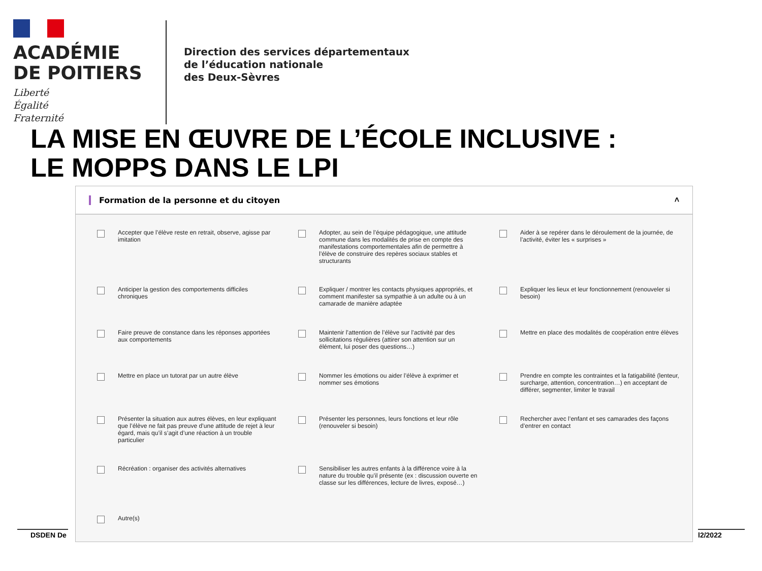ACADÉMIE
DE POITIERS
Liberté
Égalité
Fraternité
Direction des services départementaux
de l’éducation nationale
des Deux-Sèvres
LA MISE EN ŒUVRE DE L’ÉCOLE INCLUSIVE :
LE MOPPS DANS LE LPI
DSDEN De l2/2022
Formation de la personne et du citoyen ˄
Accepter que l’élève reste en retrait, observe, agisse par imitation
Adopter, au sein de l’équipe pédagogique, une attitude commune dans les modalités de prise en compte des manifestations comportementales afin de permettre à l’élève de construire des repères sociaux stables et structurants
Aider à se repérer dans le déroulement de la journée, de l’activité, éviter les « surprises »
Anticiper la gestion des comportements difficiles chroniques
Expliquer / montrer les contacts physiques appropriés, et comment manifester sa sympathie à un adulte ou à un camarade de manière adaptée
Expliquer les lieux et leur fonctionnement (renouveler si besoin)
Faire preuve de constance dans les réponses apportées aux comportements
Maintenir l’attention de l’élève sur l’activité par des sollicitations régulières (attirer son attention sur un élément, lui poser des questions…)
Mettre en place des modalités de coopération entre élèves
Mettre en place un tutorat par un autre élève
Nommer les émotions ou aider l’élève à exprimer et nommer ses émotions
Prendre en compte les contraintes et la fatigabilité (lenteur, surcharge, attention, concentration…) en acceptant de différer, segmenter, limiter le travail
Présenter la situation aux autres élèves, en leur expliquant que l’élève ne fait pas preuve d’une attitude de rejet à leur égard, mais qu’il s’agit d’une réaction à un trouble particulier
Présenter les personnes, leurs fonctions et leur rôle (renouveler si besoin)
Rechercher avec l’enfant et ses camarades des façons d’entrer en contact
Récréation : organiser des activités alternatives
Sensibiliser les autres enfants à la différence voire à la nature du trouble qu’il présente (ex : discussion ouverte en classe sur les différences, lecture de livres, exposé…)
Autre(s)